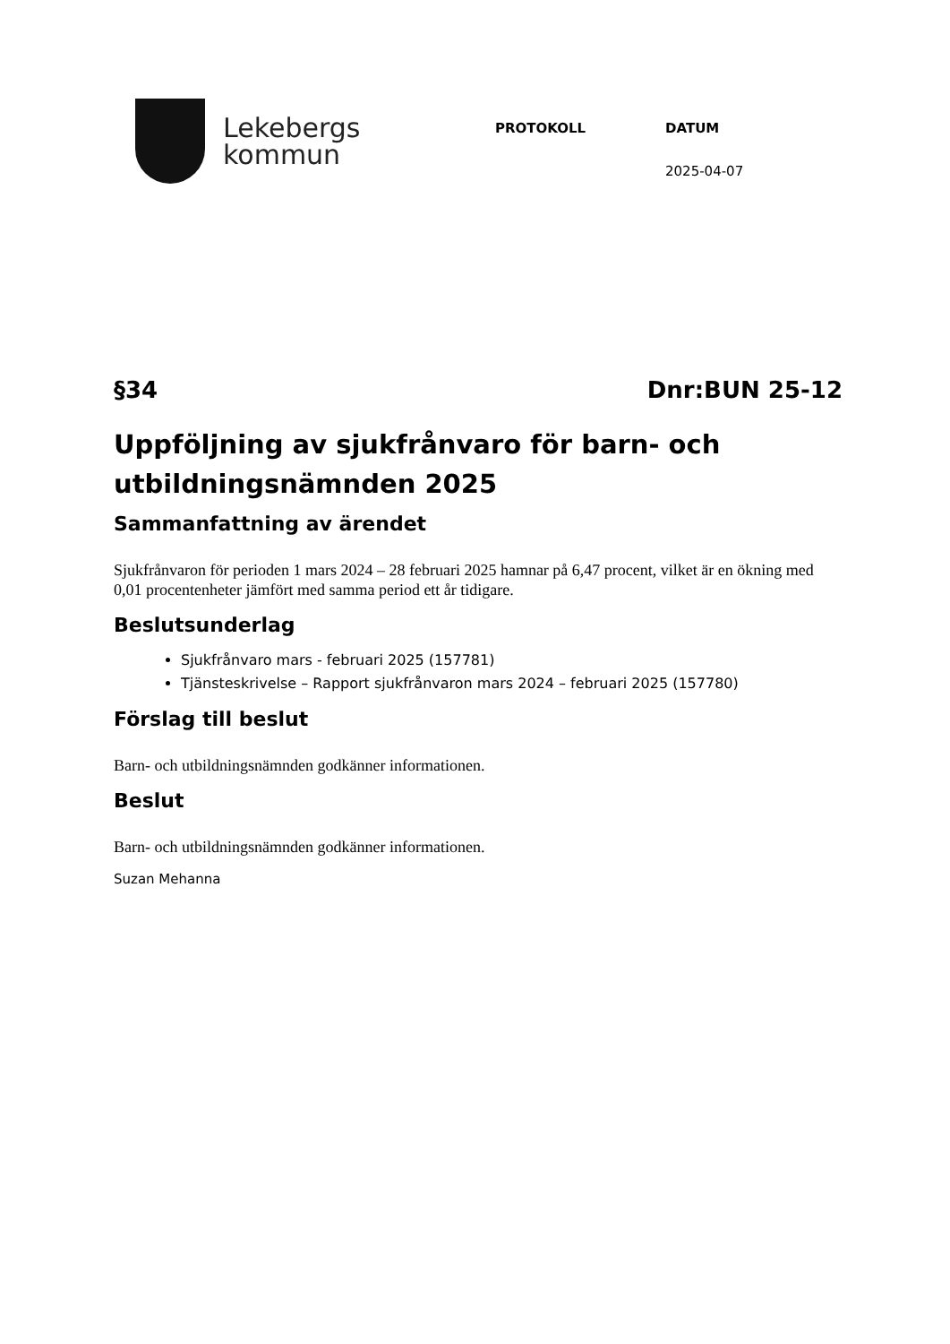Lekebergs
kommun
PROTOKOLL DATUM
2025-04-07
§34 Dnr:BUN 25-12
Uppföljning av sjukfrånvaro för barn- och utbildningsnämnden 2025
Sammanfattning av ärendet
Sjukfrånvaron för perioden 1 mars 2024 – 28 februari 2025 hamnar på 6,47 procent, vilket är en ökning med 0,01 procentenheter jämfört med samma period ett år tidigare.
Beslutsunderlag
Sjukfrånvaro mars - februari 2025 (157781)
Tjänsteskrivelse – Rapport sjukfrånvaron mars 2024 – februari 2025 (157780)
Förslag till beslut
Barn- och utbildningsnämnden godkänner informationen.
Beslut
Barn- och utbildningsnämnden godkänner informationen.
Suzan Mehanna